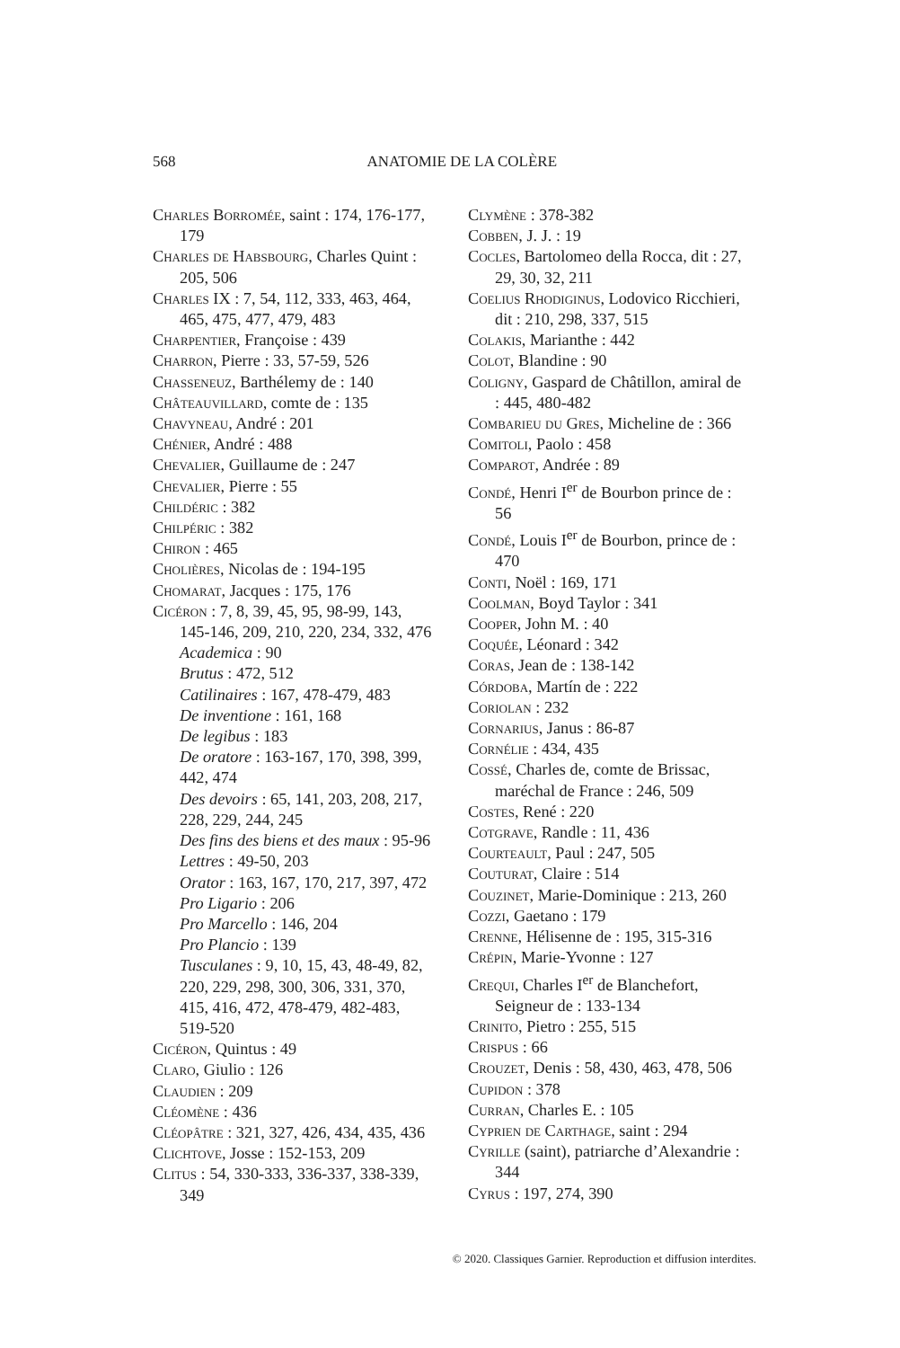568
ANATOMIE DE LA COLÈRE
Charles Borromée, saint : 174, 176-177, 179
Charles de Habsbourg, Charles Quint : 205, 506
Charles IX : 7, 54, 112, 333, 463, 464, 465, 475, 477, 479, 483
Charpentier, Françoise : 439
Charron, Pierre : 33, 57-59, 526
Chasseneuz, Barthélemy de : 140
Châteauvillard, comte de : 135
Chavyneau, André : 201
Chénier, André : 488
Chevalier, Guillaume de : 247
Chevalier, Pierre : 55
Childéric : 382
Chilpéric : 382
Chiron : 465
Cholières, Nicolas de : 194-195
Chomarat, Jacques : 175, 176
Cicéron : 7, 8, 39, 45, 95, 98-99, 143, 145-146, 209, 210, 220, 234, 332, 476
Academica : 90
Brutus : 472, 512
Catilinaires : 167, 478-479, 483
De inventione : 161, 168
De legibus : 183
De oratore : 163-167, 170, 398, 399, 442, 474
Des devoirs : 65, 141, 203, 208, 217, 228, 229, 244, 245
Des fins des biens et des maux : 95-96
Lettres : 49-50, 203
Orator : 163, 167, 170, 217, 397, 472
Pro Ligario : 206
Pro Marcello : 146, 204
Pro Plancio : 139
Tusculanes : 9, 10, 15, 43, 48-49, 82, 220, 229, 298, 300, 306, 331, 370, 415, 416, 472, 478-479, 482-483, 519-520
Cicéron, Quintus : 49
Claro, Giulio : 126
Claudien : 209
Cléomène : 436
Cléopâtre : 321, 327, 426, 434, 435, 436
Clichtove, Josse : 152-153, 209
Clitus : 54, 330-333, 336-337, 338-339, 349
Clymène : 378-382
Cobben, J. J. : 19
Cocles, Bartolomeo della Rocca, dit : 27, 29, 30, 32, 211
Coelius Rhodiginus, Lodovico Ricchieri, dit : 210, 298, 337, 515
Colakis, Marianthe : 442
Colot, Blandine : 90
Coligny, Gaspard de Châtillon, amiral de : 445, 480-482
Combarieu du Gres, Micheline de : 366
Comitoli, Paolo : 458
Comparot, Andrée : 89
Condé, Henri I<sup>er</sup> de Bourbon prince de : 56
Condé, Louis I<sup>er</sup> de Bourbon, prince de : 470
Conti, Noël : 169, 171
Coolman, Boyd Taylor : 341
Cooper, John M. : 40
Coquée, Léonard : 342
Coras, Jean de : 138-142
Córdoba, Martín de : 222
Coriolan : 232
Cornarius, Janus : 86-87
Cornélie : 434, 435
Cossé, Charles de, comte de Brissac, maréchal de France : 246, 509
Costes, René : 220
Cotgrave, Randle : 11, 436
Courteault, Paul : 247, 505
Couturat, Claire : 514
Couzinet, Marie-Dominique : 213, 260
Cozzi, Gaetano : 179
Crenne, Hélisenne de : 195, 315-316
Crépin, Marie-Yvonne : 127
Crequi, Charles I<sup>er</sup> de Blanchefort, Seigneur de : 133-134
Crinito, Pietro : 255, 515
Crispus : 66
Crouzet, Denis : 58, 430, 463, 478, 506
Cupidon : 378
Curran, Charles E. : 105
Cyprien de Carthage, saint : 294
Cyrille (saint), patriarche d’Alexandrie : 344
Cyrus : 197, 274, 390
© 2020. Classiques Garnier. Reproduction et diffusion interdites.